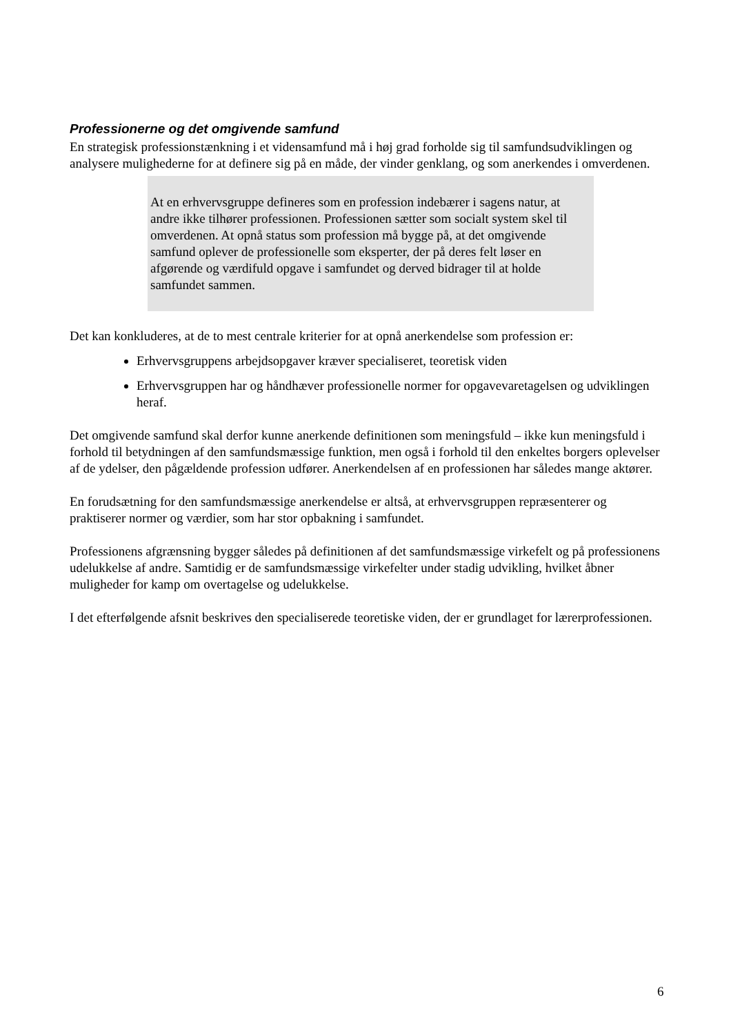Professionerne og det omgivende samfund
En strategisk professionstænkning i et vidensamfund må i høj grad forholde sig til samfundsudviklingen og analysere mulighederne for at definere sig på en måde, der vinder genklang, og som anerkendes i omverdenen.
At en erhvervsgruppe defineres som en profession indebærer i sagens natur, at andre ikke tilhører professionen. Professionen sætter som socialt system skel til omverdenen. At opnå status som profession må bygge på, at det omgivende samfund oplever de professionelle som eksperter, der på deres felt løser en afgørende og værdifuld opgave i samfundet og derved bidrager til at holde samfundet sammen.
Det kan konkluderes, at de to mest centrale kriterier for at opnå anerkendelse som profession er:
Erhvervsgruppens arbejdsopgaver kræver specialiseret, teoretisk viden
Erhvervsgruppen har og håndhæver professionelle normer for opgavevaretagelsen og udviklingen heraf.
Det omgivende samfund skal derfor kunne anerkende definitionen som meningsfuld – ikke kun meningsfuld i forhold til betydningen af den samfundsmæssige funktion, men også i forhold til den enkeltes borgers oplevelser af de ydelser, den pågældende profession udfører. Anerkendelsen af en professionen har således mange aktører.
En forudsætning for den samfundsmæssige anerkendelse er altså, at erhvervsgruppen repræsenterer og praktiserer normer og værdier, som har stor opbakning i samfundet.
Professionens afgrænsning bygger således på definitionen af det samfundsmæssige virkefelt og på professionens udelukkelse af andre. Samtidig er de samfundsmæssige virkefelter under stadig udvikling, hvilket åbner muligheder for kamp om overtagelse og udelukkelse.
I det efterfølgende afsnit beskrives den specialiserede teoretiske viden, der er grundlaget for lærerprofessionen.
6